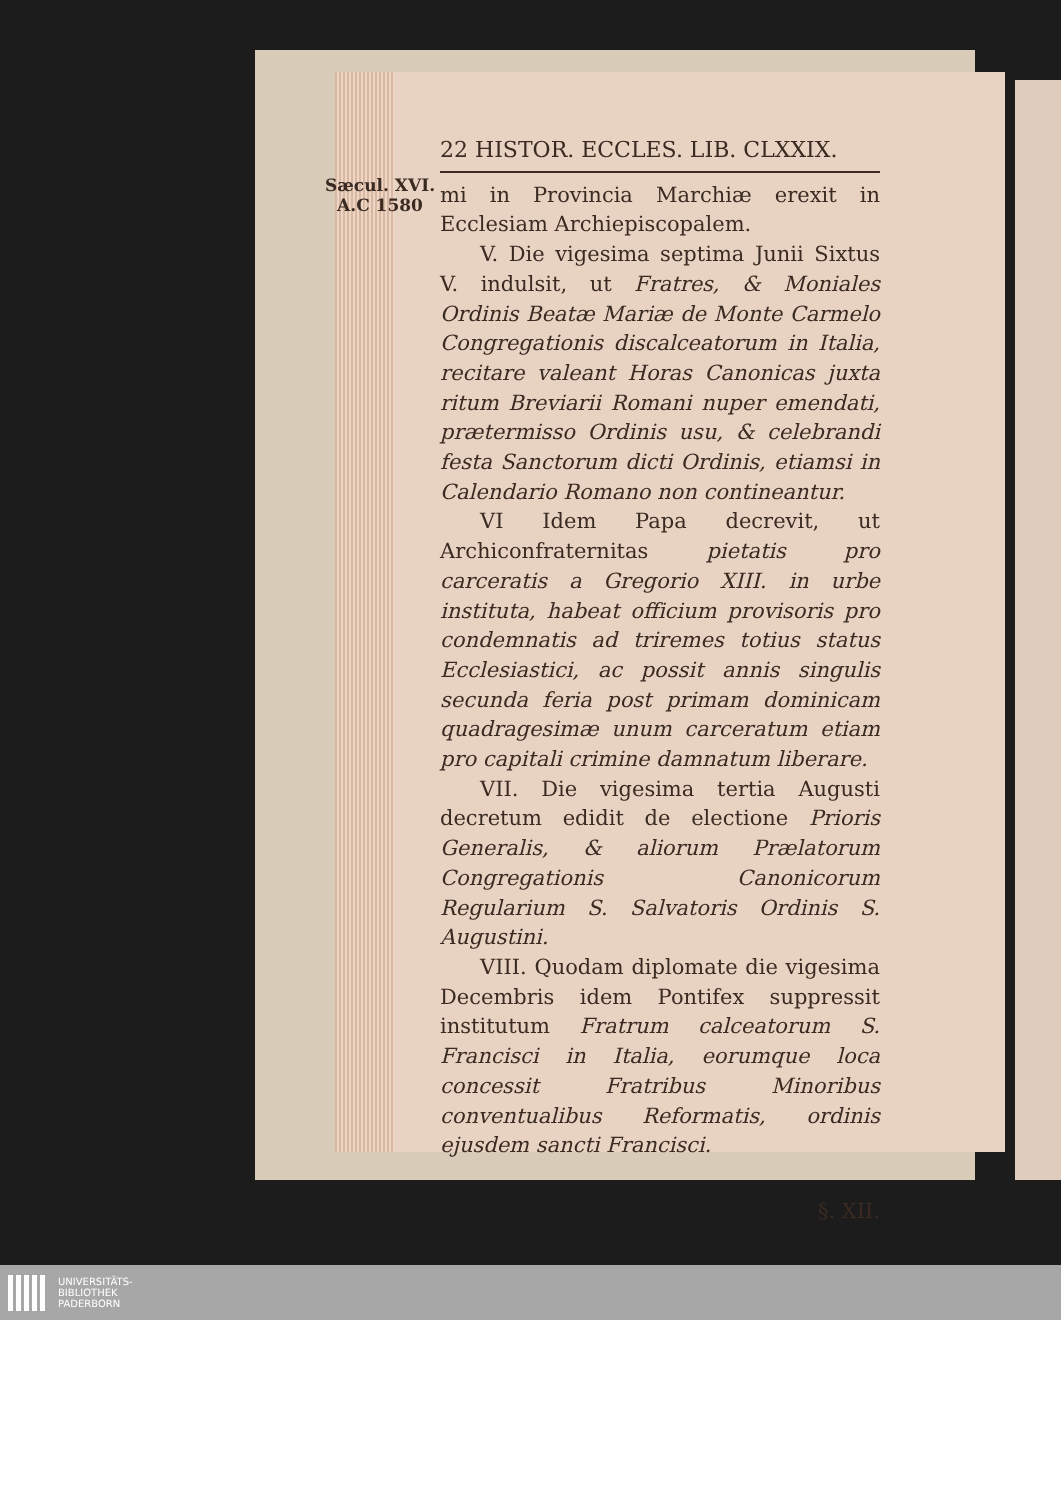Sæcul. XVI.
A.C 1580
22 HISTOR. ECCLES. LIB. CLXXIX.
mi in Provincia Marchiæ erexit in Ecclesiam Archiepiscopalem.
V. Die vigesima septima Junii Sixtus V. indulsit, ut Fratres, & Moniales Ordinis Beatæ Mariæ de Monte Carmelo Congregationis discalceatorum in Italia, recitare valeant Horas Canonicas juxta ritum Breviarii Romani nuper emendati, prætermisso Ordinis usu, & celebrandi festa Sanctorum dicti Ordinis, etiamsi in Calendario Romano non contineantur.
VI Idem Papa decrevit, ut Archiconfraternitas pietatis pro carceratis a Gregorio XIII. in urbe instituta, habeat officium provisoris pro condemnatis ad triremes totius status Ecclesiastici, ac possit annis singulis secunda feria post primam dominicam quadragesimæ unum carceratum etiam pro capitali crimine damnatum liberare.
VII. Die vigesima tertia Augusti decretum edidit de electione Prioris Generalis, & aliorum Prælatorum Congregationis Canonicorum Regularium S. Salvatoris Ordinis S. Augustini.
VIII. Quodam diplomate die vigesima Decembris idem Pontifex suppressit institutum Fratrum calceatorum S. Francisci in Italia, eorumque loca concessit Fratribus Minoribus conventualibus Reformatis, ordinis ejusdem sancti Francisci.
§. XII.
UNIVERSITÄTS-
BIBLIOTHEK
PADERBORN